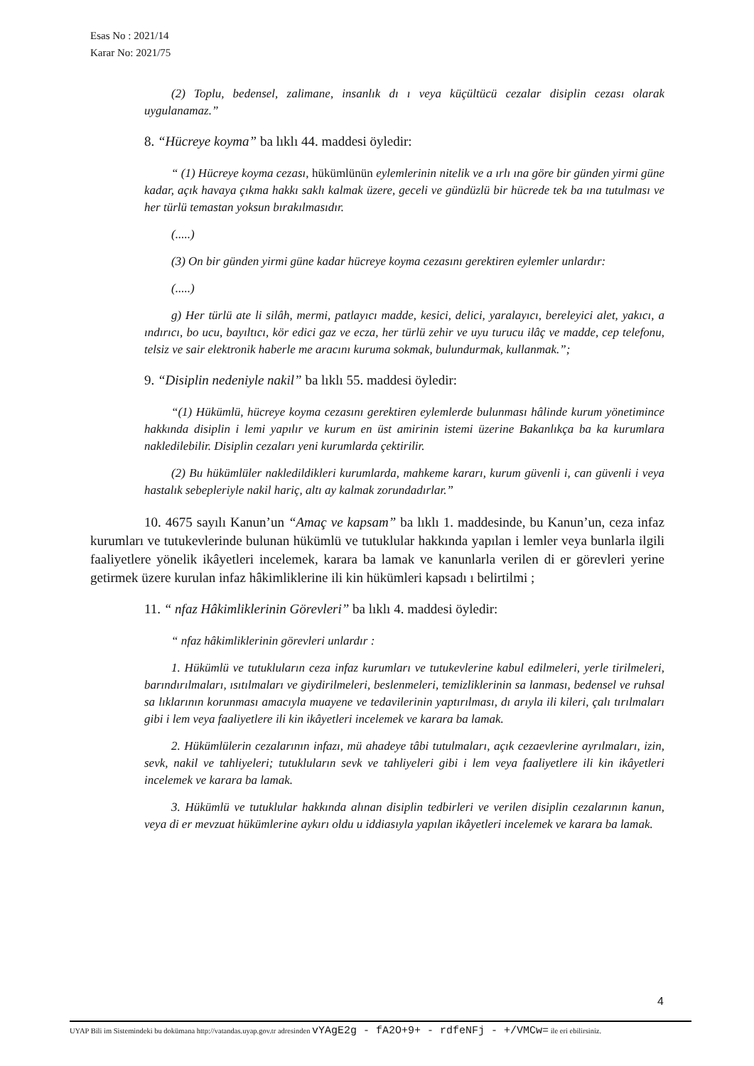Esas No : 2021/14
Karar No: 2021/75
(2) Toplu, bedensel, zalimane, insanlık dı ı veya küçültücü cezalar disiplin cezası olarak uygulanamaz.”
8. “Hücreye koyma” ba lıklı 44. maddesi öyledir:
“ (1) Hücreye koyma cezası, hükümlünün eylemlerinin nitelik ve a ırlı ına göre bir günden yirmi güne kadar, açık havaya çıkma hakkı saklı kalmak üzere, geceli ve gündüzlü bir hücrede tek ba ına tutulması ve her türlü temastan yoksun bırakılmasıdır.
(.....)
(3) On bir günden yirmi güne kadar hücreye koyma cezasını gerektiren eylemler unlardır:
(.....)
g) Her türlü ate li silâh, mermi, patlayıcı madde, kesici, delici, yaralayıcı, bereleyici alet, yakıcı, a ındırıcı, bo ucu, bayıltıcı, kör edici gaz ve ecza, her türlü zehir ve uyu turucu ilâç ve madde, cep telefonu, telsiz ve sair elektronik haberle me aracını kuruma sokmak, bulundurmak, kullanmak.”;
9. “Disiplin nedeniyle nakil” ba lıklı 55. maddesi öyledir:
“(1) Hükümlü, hücreye koyma cezasını gerektiren eylemlerde bulunması hâlinde kurum yönetimince hakkında disiplin i lemi yapılır ve kurum en üst amirinin istemi üzerine Bakanlıkça ba ka kurumlara nakledilebilir. Disiplin cezaları yeni kurumlarda çektirilir.
(2) Bu hükümlüler nakledildikleri kurumlarda, mahkeme kararı, kurum güvenli i, can güvenli i veya hastalık sebepleriyle nakil hariç, altı ay kalmak zorundadırlar.”
10. 4675 sayılı Kanun’un “Amaç ve kapsam” ba lıklı 1. maddesinde, bu Kanun’un, ceza infaz kurumları ve tutukevlerinde bulunan hükümlü ve tutuklular hakkında yapılan i lemler veya bunlarla ilgili faaliyetlere yönelik ikâyetleri incelemek, karara ba lamak ve kanunlarla verilen di er görevleri yerine getirmek üzere kurulan infaz hâkimliklerine ili kin hükümleri kapsadı ı belirtilmi ;
11. “ nfaz Hâkimliklerinin Görevleri” ba lıklı 4. maddesi öyledir:
“ nfaz hâkimliklerinin görevleri unlardır :
1. Hükümlü ve tutukluların ceza infaz kurumları ve tutukevlerine kabul edilmeleri, yerle tirilmeleri, barındırılmaları, ısıtılmaları ve giydirilmeleri, beslenmeleri, temizliklerinin sa lanması, bedensel ve ruhsal sa lıklarının korunması amacıyla muayene ve tedavilerinin yaptırılması, dı arıyla ili kileri, çalı tırılmaları gibi i lem veya faaliyetlere ili kin ikâyetleri incelemek ve karara ba lamak.
2. Hükümlülerin cezalarının infazı, mü ahadeye tâbi tutulmaları, açık cezaevlerine ayrılmaları, izin, sevk, nakil ve tahliyeleri; tutukluların sevk ve tahliyeleri gibi i lem veya faaliyetlere ili kin ikâyetleri incelemek ve karara ba lamak.
3. Hükümlü ve tutuklular hakkında alınan disiplin tedbirleri ve verilen disiplin cezalarının kanun, veya di er mevzuat hükümlerine aykırı oldu u iddiasıyla yapılan ikâyetleri incelemek ve karara ba lamak.
4
UYAP Bili im Sistemindeki bu dokümana http://vatandas.uyap.gov.tr adresinden vYAgE2g - fA2O+9+ - rdfeNFj - +/VMCw= ile eri ebilirsiniz.